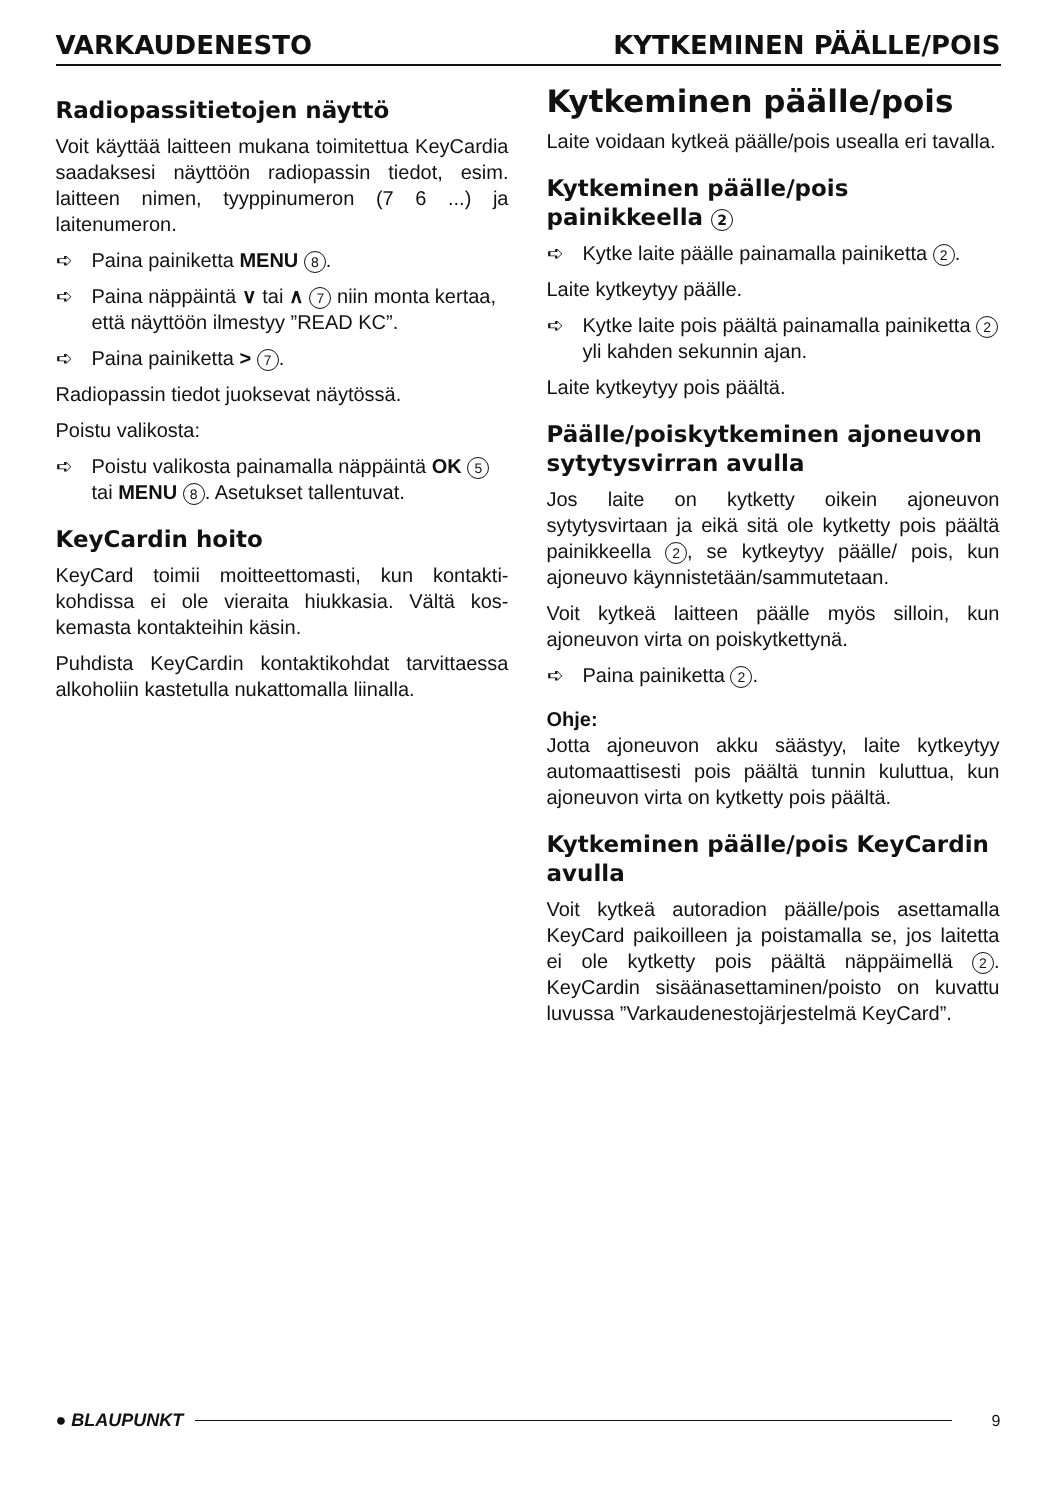VARKAUDENESTO KYTKEMINEN PÄÄLLE/POIS
Radiopassitietojen näyttö
Voit käyttää laitteen mukana toimitettua KeyCardia saadaksesi näyttöön radiopassin tiedot, esim. laitteen nimen, tyyppinumeron (7 6 ...) ja laitenumeron.
➪ Paina painiketta MENU 8.
➪ Paina näppäintä ∨ tai ∧ 7 niin monta kertaa, että näyttöön ilmestyy ”READ KC”.
➪ Paina painiketta > 7.
Radiopassin tiedot juoksevat näytössä.
Poistu valikosta:
➪ Poistu valikosta painamalla näppäintä OK 5 tai MENU 8. Asetukset tallentuvat.
KeyCardin hoito
KeyCard toimii moitteettomasti, kun kontakti­kohdissa ei ole vieraita hiukkasia. Vältä kos­kemasta kontakteihin käsin.
Puhdista KeyCardin kontaktikohdat tarvitta­essa alkoholiin kastetulla nukattomalla liinalla.
Kytkeminen päälle/pois
Laite voidaan kytkeä päälle/pois usealla eri tavalla.
Kytkeminen päälle/pois painikkeella 2
➪ Kytke laite päälle painamalla painiketta 2.
Laite kytkeytyy päälle.
➪ Kytke laite pois päältä painamalla painiketta 2 yli kahden sekunnin ajan.
Laite kytkeytyy pois päältä.
Päälle/poiskytkeminen ajoneuvon sytytysvirran avulla
Jos laite on kytketty oikein ajoneuvon sytytysvirtaan ja eikä sitä ole kytketty pois päältä painikkeella 2, se kytkeytyy päälle/ pois, kun ajoneuvo käynnistetään/sammute­taan.
Voit kytkeä laitteen päälle myös silloin, kun ajoneuvon virta on poiskytkettynä.
➪ Paina painiketta 2.
Ohje:
Jotta ajoneuvon akku säästyy, laite kytkeytyy automaattisesti pois päältä tunnin kuluttua, kun ajoneuvon virta on kytketty pois päältä.
Kytkeminen päälle/pois KeyCardin avulla
Voit kytkeä autoradion päälle/pois asettamalla KeyCard paikoilleen ja poistamalla se, jos lai­tetta ei ole kytketty pois päältä näppäimellä 2. KeyCardin sisäänasettaminen/poisto on kuvattu luvussa ”Varkaudenestojärjestelmä KeyCard”.
● BLAUPUNKT 9